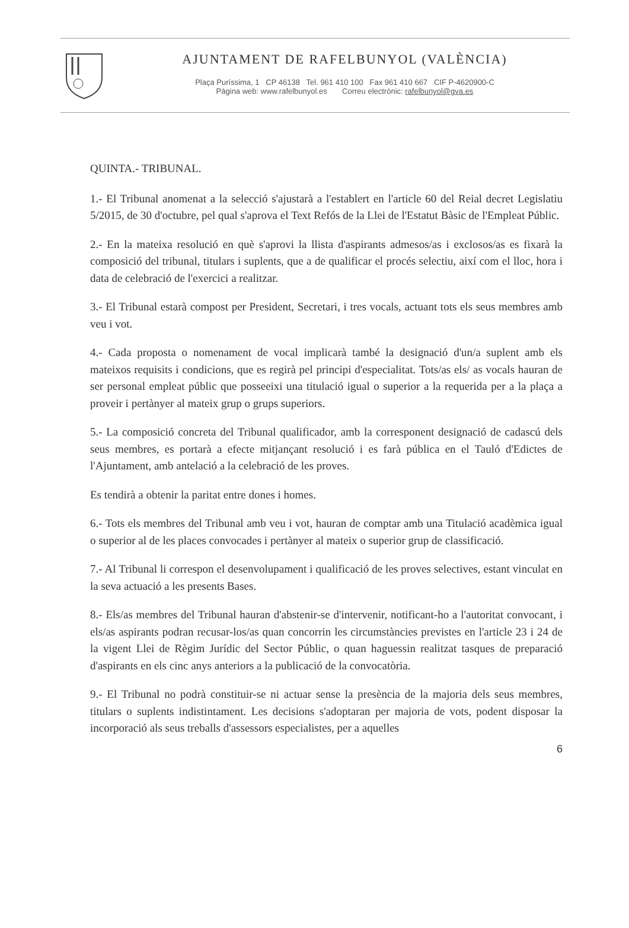AJUNTAMENT DE RAFELBUNYOL (VALÈNCIA)
Plaça Puríssima, 1 CP 46138 Tel. 961 410 100 Fax 961 410 667 CIF P-4620900-C
Pàgina web: www.rafelbunyol.es Correu electrònic: rafelbunyol@gva.es
QUINTA.- TRIBUNAL.
1.- El Tribunal anomenat a la selecció s'ajustarà a l'establert en l'article 60 del Reial decret Legislatiu 5/2015, de 30 d'octubre, pel qual s'aprova el Text Refós de la Llei de l'Estatut Bàsic de l'Empleat Públic.
2.- En la mateixa resolució en què s'aprovi la llista d'aspirants admesos/as i exclosos/as es fixarà la composició del tribunal, titulars i suplents, que a de qualificar el procés selectiu, així com el lloc, hora i data de celebració de l'exercici a realitzar.
3.- El Tribunal estarà compost per President, Secretari, i tres vocals, actuant tots els seus membres amb veu i vot.
4.- Cada proposta o nomenament de vocal implicarà també la designació d'un/a suplent amb els mateixos requisits i condicions, que es regirà pel principi d'especialitat. Tots/as els/ as vocals hauran de ser personal empleat públic que posseeixi una titulació igual o superior a la requerida per a la plaça a proveir i pertànyer al mateix grup o grups superiors.
5.- La composició concreta del Tribunal qualificador, amb la corresponent designació de cadascú dels seus membres, es portarà a efecte mitjançant resolució i es farà pública en el Tauló d'Edictes de l'Ajuntament, amb antelació a la celebració de les proves.
Es tendirà a obtenir la paritat entre dones i homes.
6.- Tots els membres del Tribunal amb veu i vot, hauran de comptar amb una Titulació acadèmica igual o superior al de les places convocades i pertànyer al mateix o superior grup de classificació.
7.- Al Tribunal li correspon el desenvolupament i qualificació de les proves selectives, estant vinculat en la seva actuació a les presents Bases.
8.- Els/as membres del Tribunal hauran d'abstenir-se d'intervenir, notificant-ho a l'autoritat convocant, i els/as aspirants podran recusar-los/as quan concorrin les circumstàncies previstes en l'article 23 i 24 de la vigent Llei de Règim Jurídic del Sector Públic, o quan haguessin realitzat tasques de preparació d'aspirants en els cinc anys anteriors a la publicació de la convocatòria.
9.- El Tribunal no podrà constituir-se ni actuar sense la presència de la majoria dels seus membres, titulars o suplents indistintament. Les decisions s'adoptaran per majoria de vots, podent disposar la incorporació als seus treballs d'assessors especialistes, per a aquelles
6